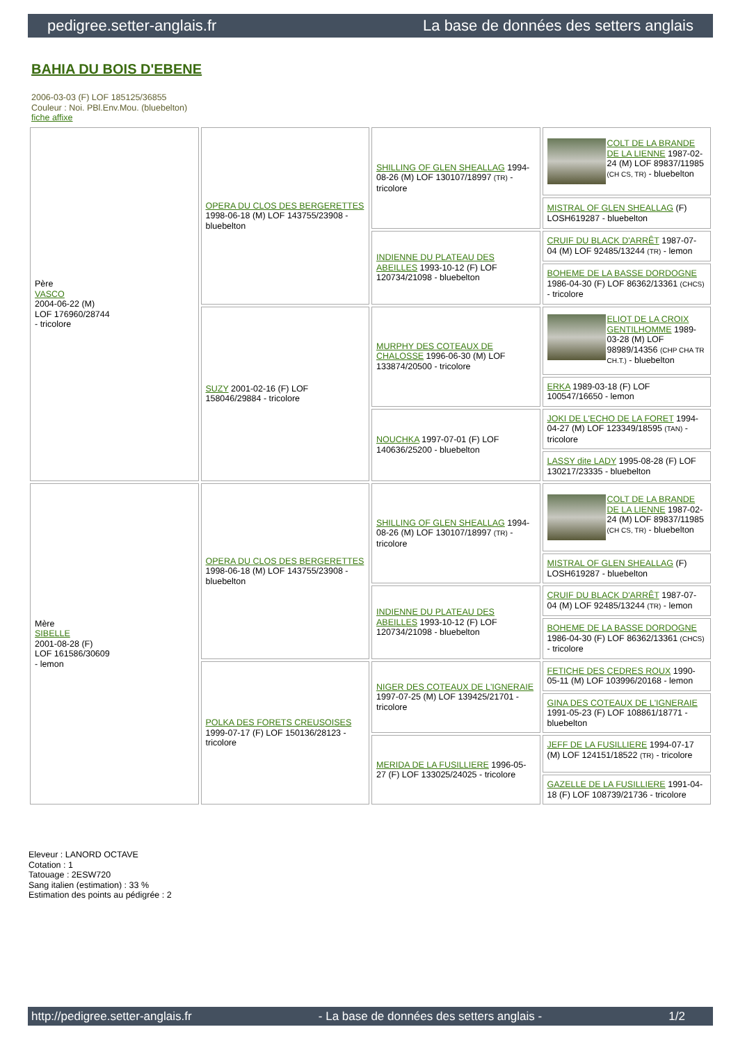pedigree.setter-anglais.fr La base de données des setters anglais
BAHIA DU BOIS D'EBENE
2006-03-03 (F) LOF 185125/36855
Couleur : Noi. PBl.Env.Mou. (bluebelton)
fiche affixe
| Père VASCO 2004-06-22 (M) LOF 176960/28744 - tricolore | OPERA DU CLOS DES BERGERETTES 1998-06-18 (M) LOF 143755/23908 - bluebelton | SHILLING OF GLEN SHEALLAG 1994-08-26 (M) LOF 130107/18997 (TR) - tricolore | COLT DE LA BRANDE DE LA LIENNE 1987-02-24 (M) LOF 89837/11985 (CH CS, TR) - bluebelton |
| | | | MISTRAL OF GLEN SHEALLAG (F) LOSH619287 - bluebelton |
| | | INDIENNE DU PLATEAU DES ABEILLES 1993-10-12 (F) LOF 120734/21098 - bluebelton | CRUIF DU BLACK D'ARRÊT 1987-07-04 (M) LOF 92485/13244 (TR) - lemon |
| | | | BOHEME DE LA BASSE DORDOGNE 1986-04-30 (F) LOF 86362/13361 (CHCS) - tricolore |
| | SUZY 2001-02-16 (F) LOF 158046/29884 - tricolore | MURPHY DES COTEAUX DE CHALOSSE 1996-06-30 (M) LOF 133874/20500 - tricolore | ELIOT DE LA CROIX GENTILHOMME 1989-03-28 (M) LOF 98989/14356 (CHP CHA TR CH.T.) - bluebelton |
| | | | ERKA 1989-03-18 (F) LOF 100547/16650 - lemon |
| | | NOUCHKA 1997-07-01 (F) LOF 140636/25200 - bluebelton | JOKI DE L'ECHO DE LA FORET 1994-04-27 (M) LOF 123349/18595 (TAN) - tricolore |
| | | | LASSY dite LADY 1995-08-28 (F) LOF 130217/23335 - bluebelton |
| Mère SIBELLE 2001-08-28 (F) LOF 161586/30609 - lemon | OPERA DU CLOS DES BERGERETTES 1998-06-18 (M) LOF 143755/23908 - bluebelton | SHILLING OF GLEN SHEALLAG 1994-08-26 (M) LOF 130107/18997 (TR) - tricolore | COLT DE LA BRANDE DE LA LIENNE 1987-02-24 (M) LOF 89837/11985 (CH CS, TR) - bluebelton |
| | | | MISTRAL OF GLEN SHEALLAG (F) LOSH619287 - bluebelton |
| | | INDIENNE DU PLATEAU DES ABEILLES 1993-10-12 (F) LOF 120734/21098 - bluebelton | CRUIF DU BLACK D'ARRÊT 1987-07-04 (M) LOF 92485/13244 (TR) - lemon |
| | | | BOHEME DE LA BASSE DORDOGNE 1986-04-30 (F) LOF 86362/13361 (CHCS) - tricolore |
| | POLKA DES FORETS CREUSOISES 1999-07-17 (F) LOF 150136/28123 - tricolore | NIGER DES COTEAUX DE L'IGNERAIE 1997-07-25 (M) LOF 139425/21701 - tricolore | FETICHE DES CEDRES ROUX 1990-05-11 (M) LOF 103996/20168 - lemon |
| | | | GINA DES COTEAUX DE L'IGNERAIE 1991-05-23 (F) LOF 108861/18771 - bluebelton |
| | | MERIDA DE LA FUSILLIERE 1996-05-27 (F) LOF 133025/24025 - tricolore | JEFF DE LA FUSILLIERE 1994-07-17 (M) LOF 124151/18522 (TR) - tricolore |
| | | | GAZELLE DE LA FUSILLIERE 1991-04-18 (F) LOF 108739/21736 - tricolore |
Eleveur : LANORD OCTAVE
Cotation : 1
Tatouage : 2ESW720
Sang italien (estimation) : 33 %
Estimation des points au pédigrée : 2
http://pedigree.setter-anglais.fr - La base de données des setters anglais - 1/2